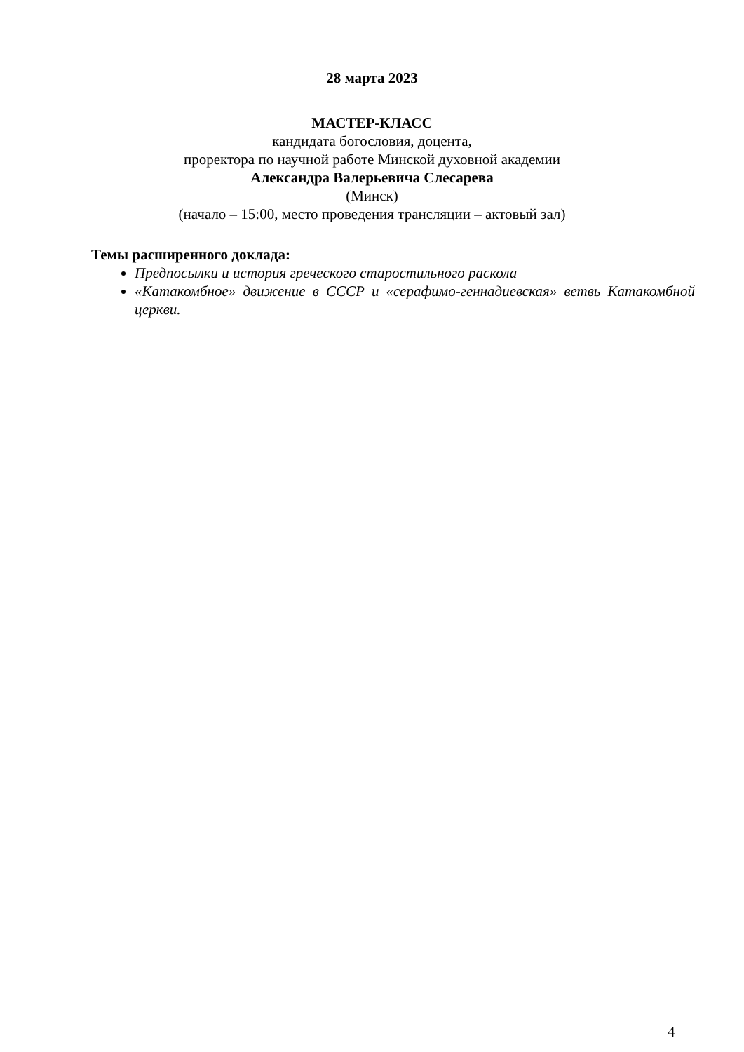28 марта 2023
МАСТЕР-КЛАСС
кандидата богословия, доцента,
проректора по научной работе Минской духовной академии
Александра Валерьевича Слесарева
(Минск)
(начало – 15:00, место проведения трансляции – актовый зал)
Темы расширенного доклада:
Предпосылки и история греческого старостильного раскола
«Катакомбное» движение в СССР и «серафимо-геннадиевская» ветвь Катакомбной церкви.
4